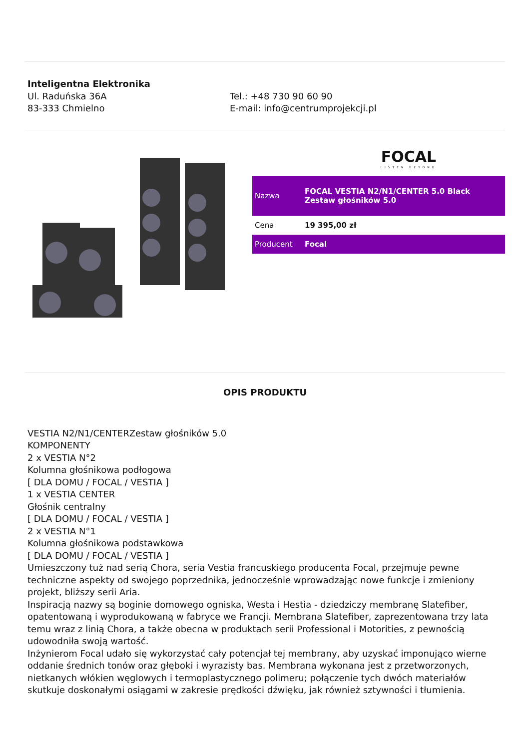Inteligentna Elektronika
Ul. Raduńska 36A
83-333 Chmielno
Tel.: +48 730 90 60 90
E-mail: info@centrumprojekcji.pl
FOCAL
LISTEN BEYOND
| Nazwa | FOCAL VESTIA N2/N1/CENTER 5.0 Black Zestaw głośników 5.0 |
| Cena | 19 395,00 zł |
| Producent | Focal |
OPIS PRODUKTU
VESTIA N2/N1/CENTERZestaw głośników 5.0
KOMPONENTY
2 x VESTIA N°2
Kolumna głośnikowa podłogowa
[ DLA DOMU / FOCAL / VESTIA ]
1 x VESTIA CENTER
Głośnik centralny
[ DLA DOMU / FOCAL / VESTIA ]
2 x VESTIA N°1
Kolumna głośnikowa podstawkowa
[ DLA DOMU / FOCAL / VESTIA ]
Umieszczony tuż nad serią Chora, seria Vestia francuskiego producenta Focal, przejmuje pewne techniczne aspekty od swojego poprzednika, jednocześnie wprowadzając nowe funkcje i zmieniony projekt, bliższy serii Aria.
Inspiracją nazwy są boginie domowego ogniska, Westa i Hestia - dziedziczy membranę Slatefiber, opatentowaną i wyprodukowaną w fabryce we Francji. Membrana Slatefiber, zaprezentowana trzy lata temu wraz z linią Chora, a także obecna w produktach serii Professional i Motorities, z pewnością udowodniła swoją wartość.
Inżynierom Focal udało się wykorzystać cały potencjał tej membrany, aby uzyskać imponująco wierne oddanie średnich tonów oraz głęboki i wyrazisty bas. Membrana wykonana jest z przetworzonych, nietkanych włókien węglowych i termoplastycznego polimeru; połączenie tych dwóch materiałów skutkuje doskonałymi osiągami w zakresie prędkości dźwięku, jak również sztywności i tłumienia.